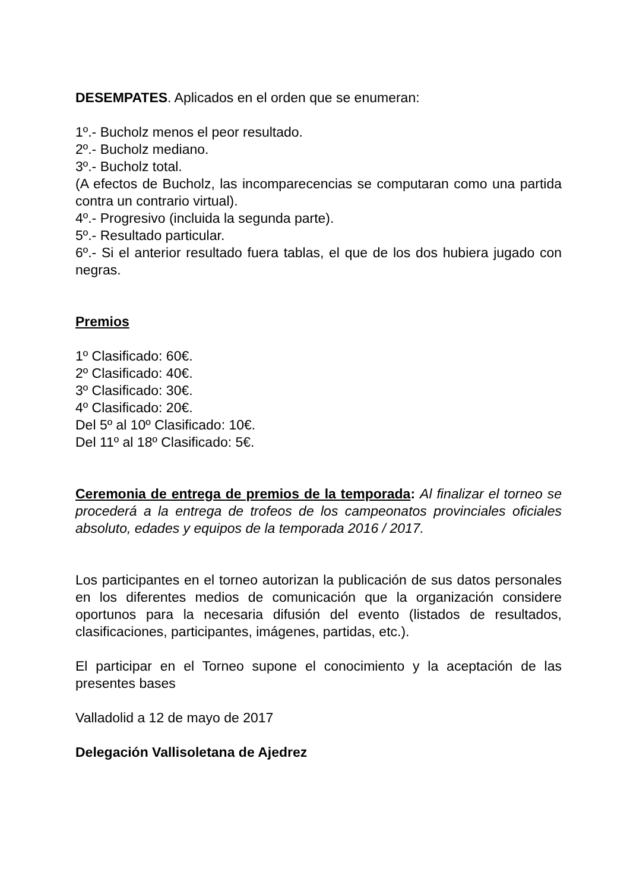DESEMPATES. Aplicados en el orden que se enumeran:
1º.- Bucholz menos el peor resultado.
2º.- Bucholz mediano.
3º.- Bucholz total.
(A efectos de Bucholz, las incomparecencias se computaran como una partida contra un contrario virtual).
4º.- Progresivo (incluida la segunda parte).
5º.- Resultado particular.
6º.- Si el anterior resultado fuera tablas, el que de los dos hubiera jugado con negras.
Premios
1º Clasificado: 60€.
2º Clasificado: 40€.
3º Clasificado: 30€.
4º Clasificado: 20€.
Del 5º al 10º Clasificado: 10€.
Del 11º al 18º Clasificado: 5€.
Ceremonia de entrega de premios de la temporada: Al finalizar el torneo se procederá a la entrega de trofeos de los campeonatos provinciales oficiales absoluto, edades y equipos de la temporada 2016 / 2017.
Los participantes en el torneo autorizan la publicación de sus datos personales en los diferentes medios de comunicación que la organización considere oportunos para la necesaria difusión del evento (listados de resultados, clasificaciones, participantes, imágenes, partidas, etc.).
El participar en el Torneo supone el conocimiento y la aceptación de las presentes bases
Valladolid a 12 de mayo de 2017
Delegación Vallisoletana de Ajedrez